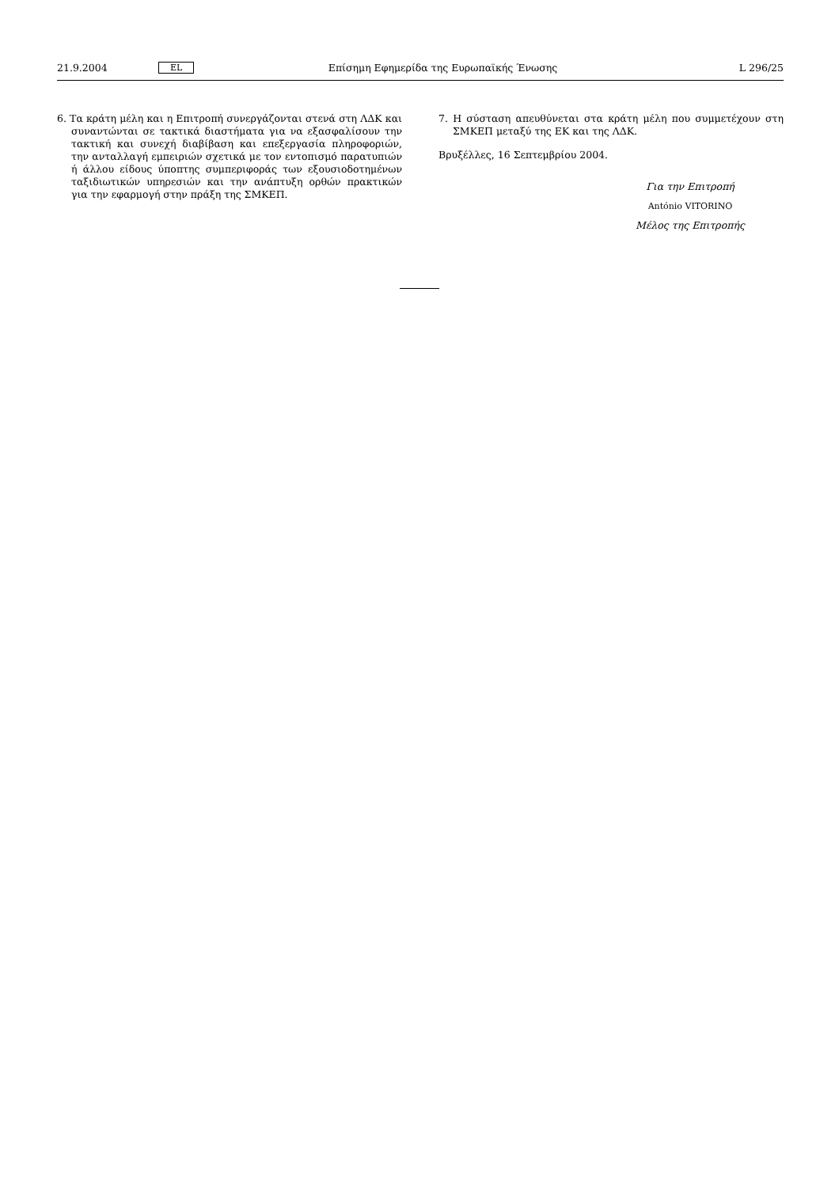21.9.2004 EL Επίσημη Εφημερίδα της Ευρωπαϊκής Ένωσης L 296/25
6. Τα κράτη μέλη και η Επιτροπή συνεργάζονται στενά στη ΛΔΚ και συναντώνται σε τακτικά διαστήματα για να εξασφαλίσουν την τακτική και συνεχή διαβίβαση και επεξεργασία πληροφοριών, την ανταλλαγή εμπειριών σχετικά με τον εντοπισμό παρατυπιών ή άλλου είδους ύποπτης συμπεριφοράς των εξουσιοδοτημένων ταξιδιωτικών υπηρεσιών και την ανάπτυξη ορθών πρακτικών για την εφαρμογή στην πράξη της ΣΜΚΕΠ.
7. Η σύσταση απευθύνεται στα κράτη μέλη που συμμετέχουν στη ΣΜΚΕΠ μεταξύ της ΕΚ και της ΛΔΚ.
Βρυξέλλες, 16 Σεπτεμβρίου 2004.
Για την Επιτροπή
António VITORINO
Μέλος της Επιτροπής